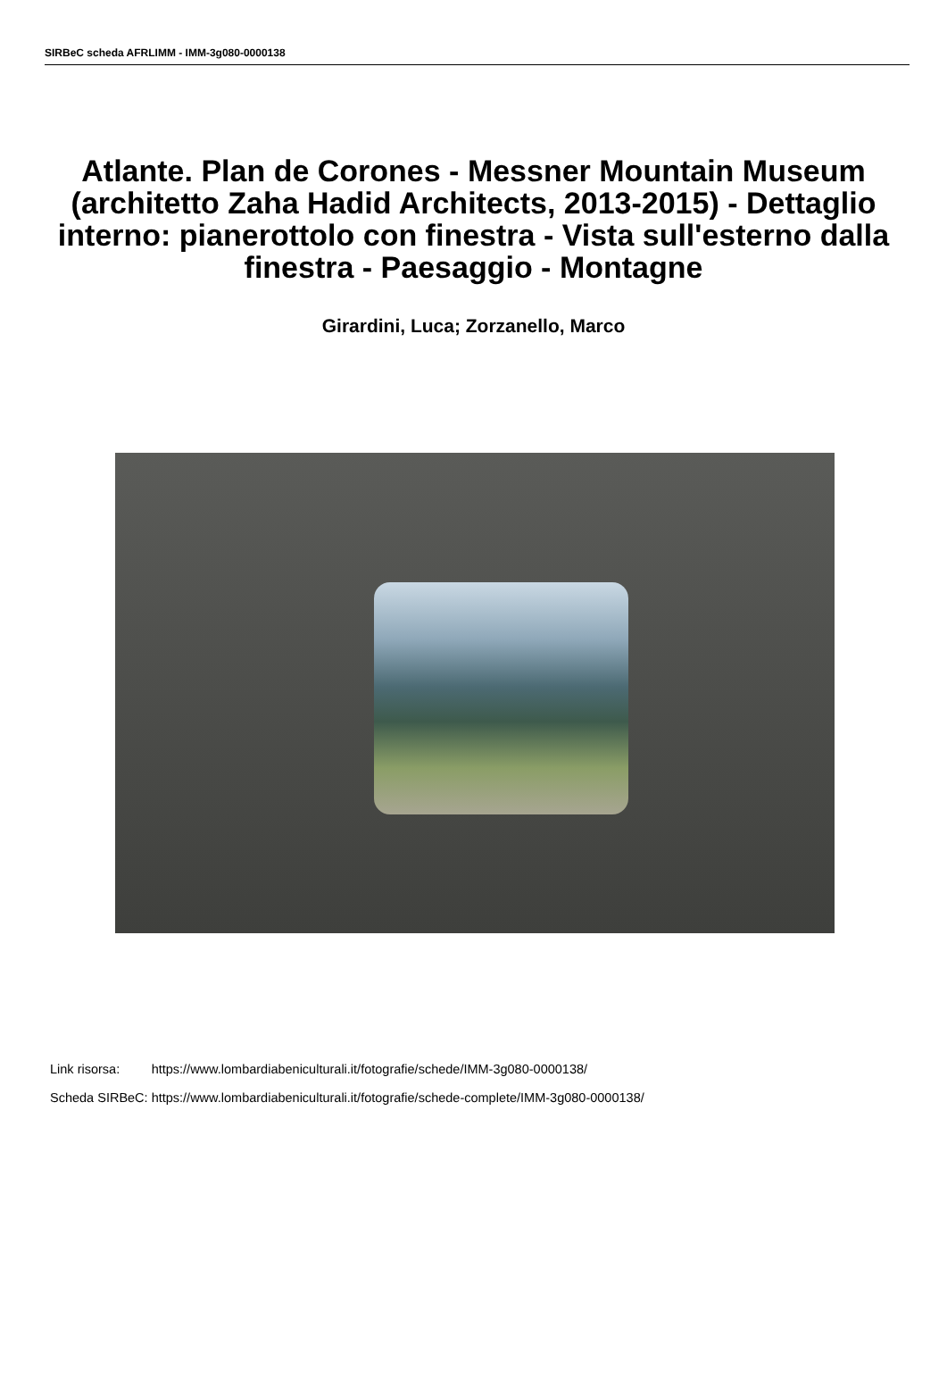SIRBeC scheda AFRLIMM - IMM-3g080-0000138
Atlante. Plan de Corones - Messner Mountain Museum (architetto Zaha Hadid Architects, 2013-2015) - Dettaglio interno: pianerottolo con finestra - Vista sull'esterno dalla finestra - Paesaggio - Montagne
Girardini, Luca; Zorzanello, Marco
| Link risorsa: | https://www.lombardiabeniculturali.it/fotografie/schede/IMM-3g080-0000138/ |
| Scheda SIRBeC: | https://www.lombardiabeniculturali.it/fotografie/schede-complete/IMM-3g080-0000138/ |